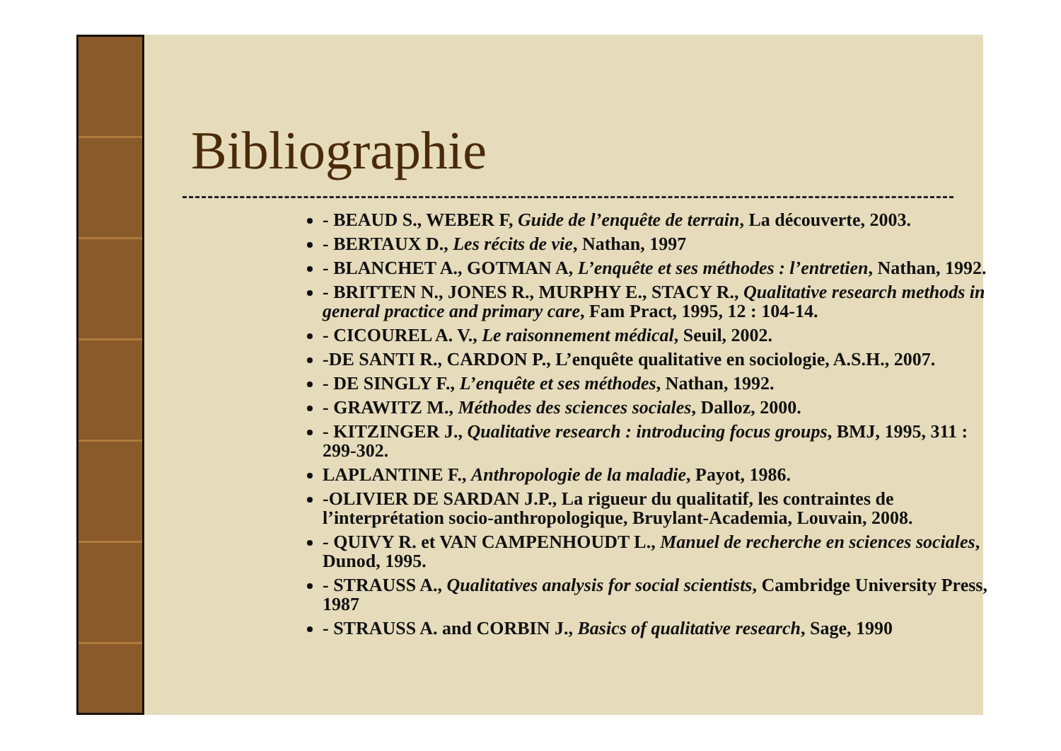Bibliographie
- BEAUD S., WEBER F, Guide de l’enquête de terrain, La découverte, 2003.
- BERTAUX D., Les récits de vie, Nathan, 1997
- BLANCHET A., GOTMAN A, L’enquête et ses méthodes : l’entretien, Nathan, 1992.
- BRITTEN N., JONES R., MURPHY E., STACY R., Qualitative research methods in general practice and primary care, Fam Pract, 1995, 12 : 104-14.
- CICOUREL A. V., Le raisonnement médical, Seuil, 2002.
-DE SANTI R., CARDON P., L’enquête qualitative en sociologie, A.S.H., 2007.
- DE SINGLY F., L’enquête et ses méthodes, Nathan, 1992.
- GRAWITZ M., Méthodes des sciences sociales, Dalloz, 2000.
- KITZINGER J., Qualitative research : introducing focus groups, BMJ, 1995, 311 : 299-302.
LAPLANTINE F., Anthropologie de la maladie, Payot, 1986.
-OLIVIER DE SARDAN J.P., La rigueur du qualitatif, les contraintes de l’interprétation socio-anthropologique, Bruylant-Academia, Louvain, 2008.
- QUIVY R. et VAN CAMPENHOUDT L., Manuel de recherche en sciences sociales, Dunod, 1995.
- STRAUSS A., Qualitatives analysis for social scientists, Cambridge University Press, 1987
- STRAUSS A. and CORBIN J., Basics of qualitative research, Sage, 1990